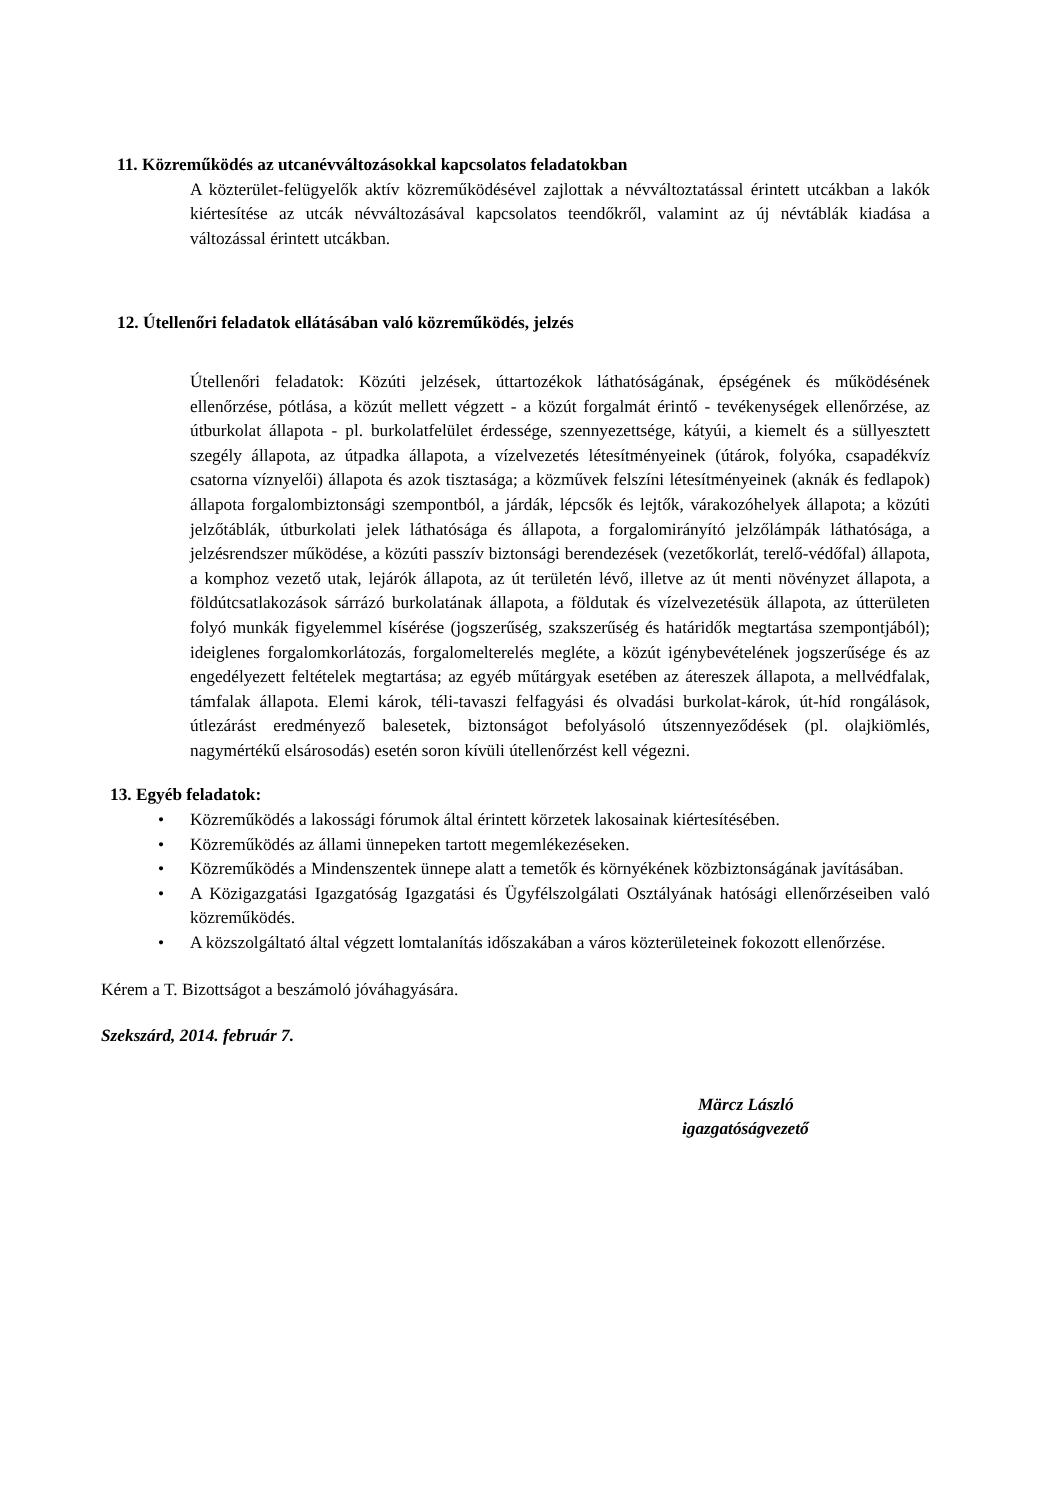11. Közreműködés az utcanévváltozásokkal kapcsolatos feladatokban
A közterület-felügyelők aktív közreműködésével zajlottak a névváltoztatással érintett utcákban a lakók kiértesítése az utcák névváltozásával kapcsolatos teendőkről, valamint az új névtáblák kiadása a változással érintett utcákban.
12. Útellenőri feladatok ellátásában való közreműködés, jelzés
Útellenőri feladatok: Közúti jelzések, úttartozékok láthatóságának, épségének és működésének ellenőrzése, pótlása, a közút mellett végzett - a közút forgalmát érintő - tevékenységek ellenőrzése, az útburkolat állapota - pl. burkolatfelület érdessége, szennyezettsége, kátyúi, a kiemelt és a süllyesztett szegély állapota, az útpadka állapota, a vízelvezetés létesítményeinek (útárok, folyóka, csapadékvíz csatorna víznyelői) állapota és azok tisztasága; a közművek felszíni létesítményeinek (aknák és fedlapok) állapota forgalombiztonsági szempontból, a járdák, lépcsők és lejtők, várakozóhelyek állapota; a közúti jelzőtáblák, útburkolati jelek láthatósága és állapota, a forgalomirányító jelzőlámpák láthatósága, a jelzésrendszer működése, a közúti passzív biztonsági berendezések (vezetőkorlát, terelő-védőfal) állapota, a komphoz vezető utak, lejárók állapota, az út területén lévő, illetve az út menti növényzet állapota, a földútcsatlakozások sárrázó burkolatának állapota, a földutak és vízelvezetésük állapota, az útterületen folyó munkák figyelemmel kísérése (jogszerűség, szakszerűség és határidők megtartása szempontjából); ideiglenes forgalomkorlátozás, forgalomelterelés megléte, a közút igénybevételének jogszerűsége és az engedélyezett feltételek megtartása; az egyéb műtárgyak esetében az átereszek állapota, a mellvédfalak, támfalak állapota. Elemi károk, téli-tavaszi felfagyási és olvadási burkolat-károk, út-híd rongálások, útlezárást eredményező balesetek, biztonságot befolyásoló útszennyeződések (pl. olajkiömlés, nagymértékű elsárosodás) esetén soron kívüli útellenőrzést kell végezni.
13. Egyéb feladatok:
• Közreműködés a lakossági fórumok által érintett körzetek lakosainak kiértesítésében.
• Közreműködés az állami ünnepeken tartott megemlékezéseken.
• Közreműködés a Mindenszentek ünnepe alatt a temetők és környékének közbiztonságának javításában.
• A Közigazgatási Igazgatóság Igazgatási és Ügyfélszolgálati Osztályának hatósági ellenőrzéseiben való közreműködés.
• A közszolgáltató által végzett lomtalanítás időszakában a város közterületeinek fokozott ellenőrzése.
Kérem a T. Bizottságot a beszámoló jóváhagyására.
Szekszárd, 2014. február 7.
Märcz László
igazgatóságvezető